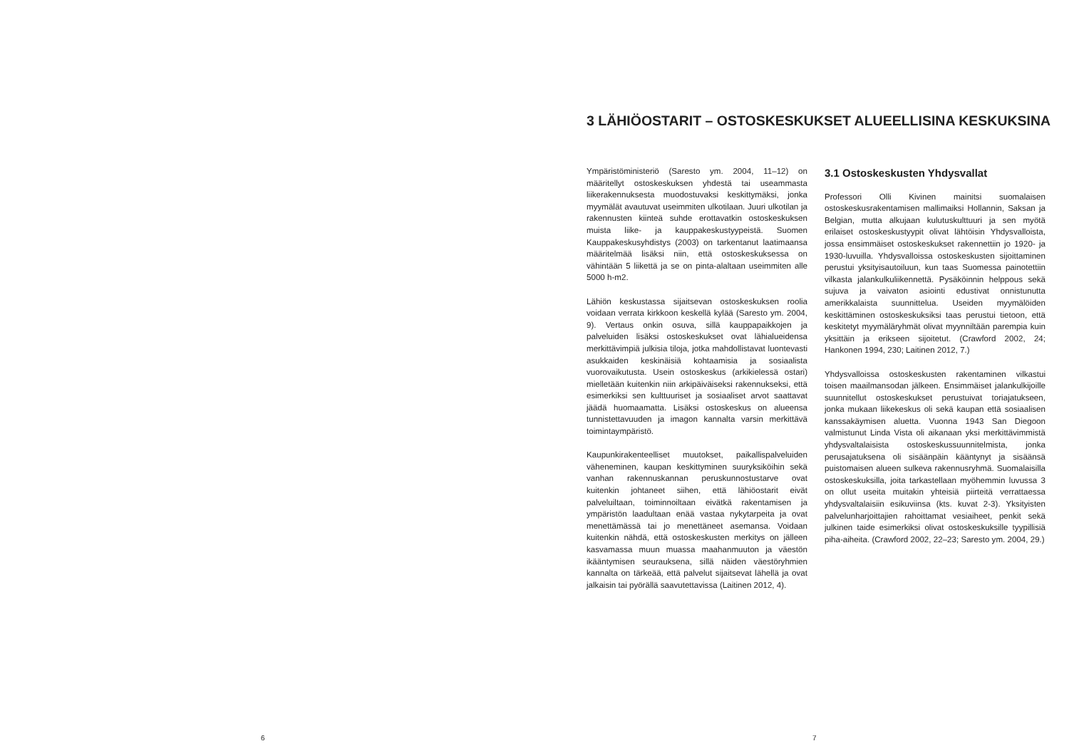3 LÄHIÖOSTARIT – OSTOSKESKUKSET ALUEELLISINA KESKUKSINA
Ympäristöministeriö (Saresto ym. 2004, 11–12) on määritellyt ostoskeskuksen yhdestä tai useammasta liikerakennuksesta muodostuvaksi keskittymäksi, jonka myymälät avautuvat useimmiten ulkotilaan. Juuri ulkotilan ja rakennusten kiinteä suhde erottavatkin ostoskeskuksen muista liike- ja kauppakeskustyypeistä. Suomen Kauppakeskusyhdistys (2003) on tarkentanut laatimaansa määritelmää lisäksi niin, että ostoskeskuksessa on vähintään 5 liikettä ja se on pinta-alaltaan useimmiten alle 5000 h-m2.
Lähiön keskustassa sijaitsevan ostoskeskuksen roolia voidaan verrata kirkkoon keskellä kylää (Saresto ym. 2004, 9). Vertaus onkin osuva, sillä kauppapaikkojen ja palveluiden lisäksi ostoskeskukset ovat lähialueidensa merkittävimpiä julkisia tiloja, jotka mahdollistavat luontevasti asukkaiden keskinäisiä kohtaamisia ja sosiaalista vuorovaikutusta. Usein ostoskeskus (arkikielessä ostari) mielletään kuitenkin niin arkipäiväiseksi rakennukseksi, että esimerkiksi sen kulttuuriset ja sosiaaliset arvot saattavat jäädä huomaamatta. Lisäksi ostoskeskus on alueensa tunnistettavuuden ja imagon kannalta varsin merkittävä toimintaympäristö.
Kaupunkirakenteelliset muutokset, paikallispalveluiden väheneminen, kaupan keskittyminen suuryksiköihin sekä vanhan rakennuskannan peruskunnostustarve ovat kuitenkin johtaneet siihen, että lähiöostarit eivät palveluiltaan, toiminnoiltaan eivätkä rakentamisen ja ympäristön laadultaan enää vastaa nykytarpeita ja ovat menettämässä tai jo menettäneet asemansa. Voidaan kuitenkin nähdä, että ostoskeskusten merkitys on jälleen kasvamassa muun muassa maahanmuuton ja väestön ikääntymisen seurauksena, sillä näiden väestöryhmien kannalta on tärkeää, että palvelut sijaitsevat lähellä ja ovat jalkaisin tai pyörällä saavutettavissa (Laitinen 2012, 4).
3.1 Ostoskeskusten Yhdysvallat
Professori Olli Kivinen mainitsi suomalaisen ostoskeskusrakentamisen mallimaiksi Hollannin, Saksan ja Belgian, mutta alkujaan kulutuskulttuuri ja sen myötä erilaiset ostoskeskustyypit olivat lähtöisin Yhdysvalloista, jossa ensimmäiset ostoskeskukset rakennettiin jo 1920- ja 1930-luvuilla. Yhdysvalloissa ostoskeskusten sijoittaminen perustui yksityisautoiluun, kun taas Suomessa painotettiin vilkasta jalankulkuliikennettä. Pysäköinnin helppous sekä sujuva ja vaivaton asiointi edustivat onnistunutta amerikkalaista suunnittelua. Useiden myymälöiden keskittäminen ostoskeskuksiksi taas perustui tietoon, että keskitetyt myymäläryhmät olivat myynniltään parempia kuin yksittäin ja erikseen sijoitetut. (Crawford 2002, 24; Hankonen 1994, 230; Laitinen 2012, 7.)
Yhdysvalloissa ostoskeskusten rakentaminen vilkastui toisen maailmansodan jälkeen. Ensimmäiset jalankulkijoille suunnitellut ostoskeskukset perustuivat toriajatukseen, jonka mukaan liikekeskus oli sekä kaupan että sosiaalisen kanssakäymisen aluetta. Vuonna 1943 San Diegoon valmistunut Linda Vista oli aikanaan yksi merkittävimmistä yhdysvaltalaisista ostoskeskussuunnitelmista, jonka perusajatuksena oli sisäänpäin kääntynyt ja sisäänsä puistomaisen alueen sulkeva rakennusryhmä. Suomalaisilla ostoskeskuksilla, joita tarkastellaan myöhemmin luvussa 3 on ollut useita muitakin yhteisiä piirteitä verrattaessa yhdysvaltalaisiin esikuviinsa (kts. kuvat 2-3). Yksityisten palvelunharjoittajien rahoittamat vesiaiheet, penkit sekä julkinen taide esimerkiksi olivat ostoskeskuksille tyypillisiä piha-aiheita. (Crawford 2002, 22–23; Saresto ym. 2004, 29.)
6 7